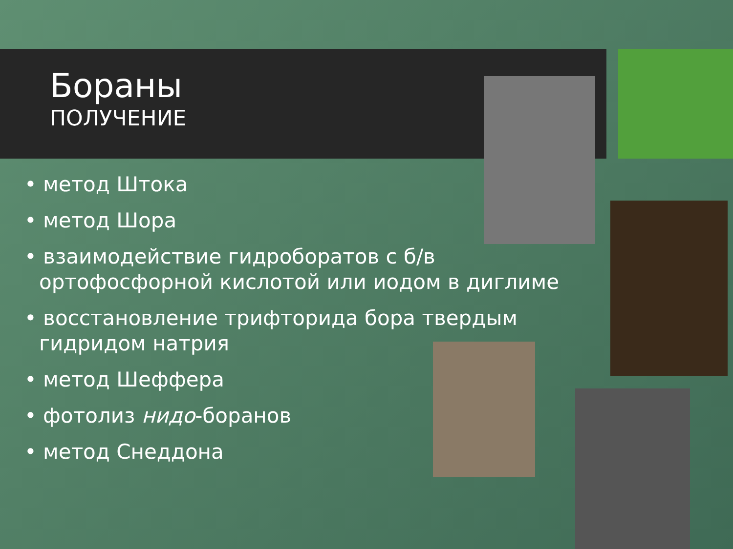Бораны
ПОЛУЧЕНИЕ
• метод Штока
• метод Шора
• взаимодействие гидроборатов с б/в ортофосфорной кислотой или иодом в диглиме
• восстановление трифторида бора твердым гидридом натрия
• метод Шеффера
• фотолиз нидо-боранов
• метод Снеддона